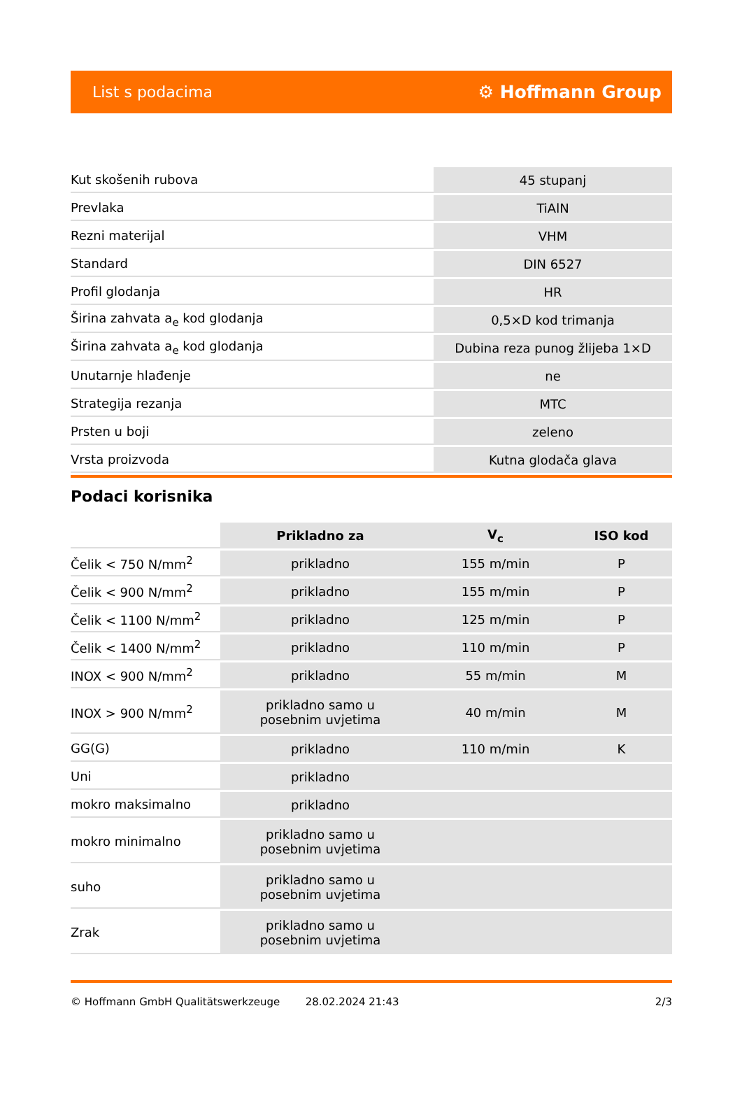List s podacima ⚙ Hoffmann Group
| Kut skošenih rubova | 45 stupanj |
| Prevlaka | TiAlN |
| Rezni materijal | VHM |
| Standard | DIN 6527 |
| Profil glodanja | HR |
| Širina zahvata a<sub>e</sub> kod glodanja | 0,5×D kod trimanja |
| Širina zahvata a<sub>e</sub> kod glodanja | Dubina reza punog žlijeba 1×D |
| Unutarnje hlađenje | ne |
| Strategija rezanja | MTC |
| Prsten u boji | zeleno |
| Vrsta proizvoda | Kutna glodača glava |
Podaci korisnika
| | Prikladno za | V<sub>c</sub> | ISO kod |
| --- | --- | --- | --- |
| Čelik < 750 N/mm<sup>2</sup> | prikladno | 155 m/min | P |
| Čelik < 900 N/mm<sup>2</sup> | prikladno | 155 m/min | P |
| Čelik < 1100 N/mm<sup>2</sup> | prikladno | 125 m/min | P |
| Čelik < 1400 N/mm<sup>2</sup> | prikladno | 110 m/min | P |
| INOX < 900 N/mm<sup>2</sup> | prikladno | 55 m/min | M |
| INOX > 900 N/mm<sup>2</sup> | prikladno samo u posebnim uvjetima | 40 m/min | M |
| GG(G) | prikladno | 110 m/min | K |
| Uni | prikladno | | |
| mokro maksimalno | prikladno | | |
| mokro minimalno | prikladno samo u posebnim uvjetima | | |
| suho | prikladno samo u posebnim uvjetima | | |
| Zrak | prikladno samo u posebnim uvjetima | | |
© Hoffmann GmbH Qualitätswerkzeuge 28.02.2024 21:43 2/3